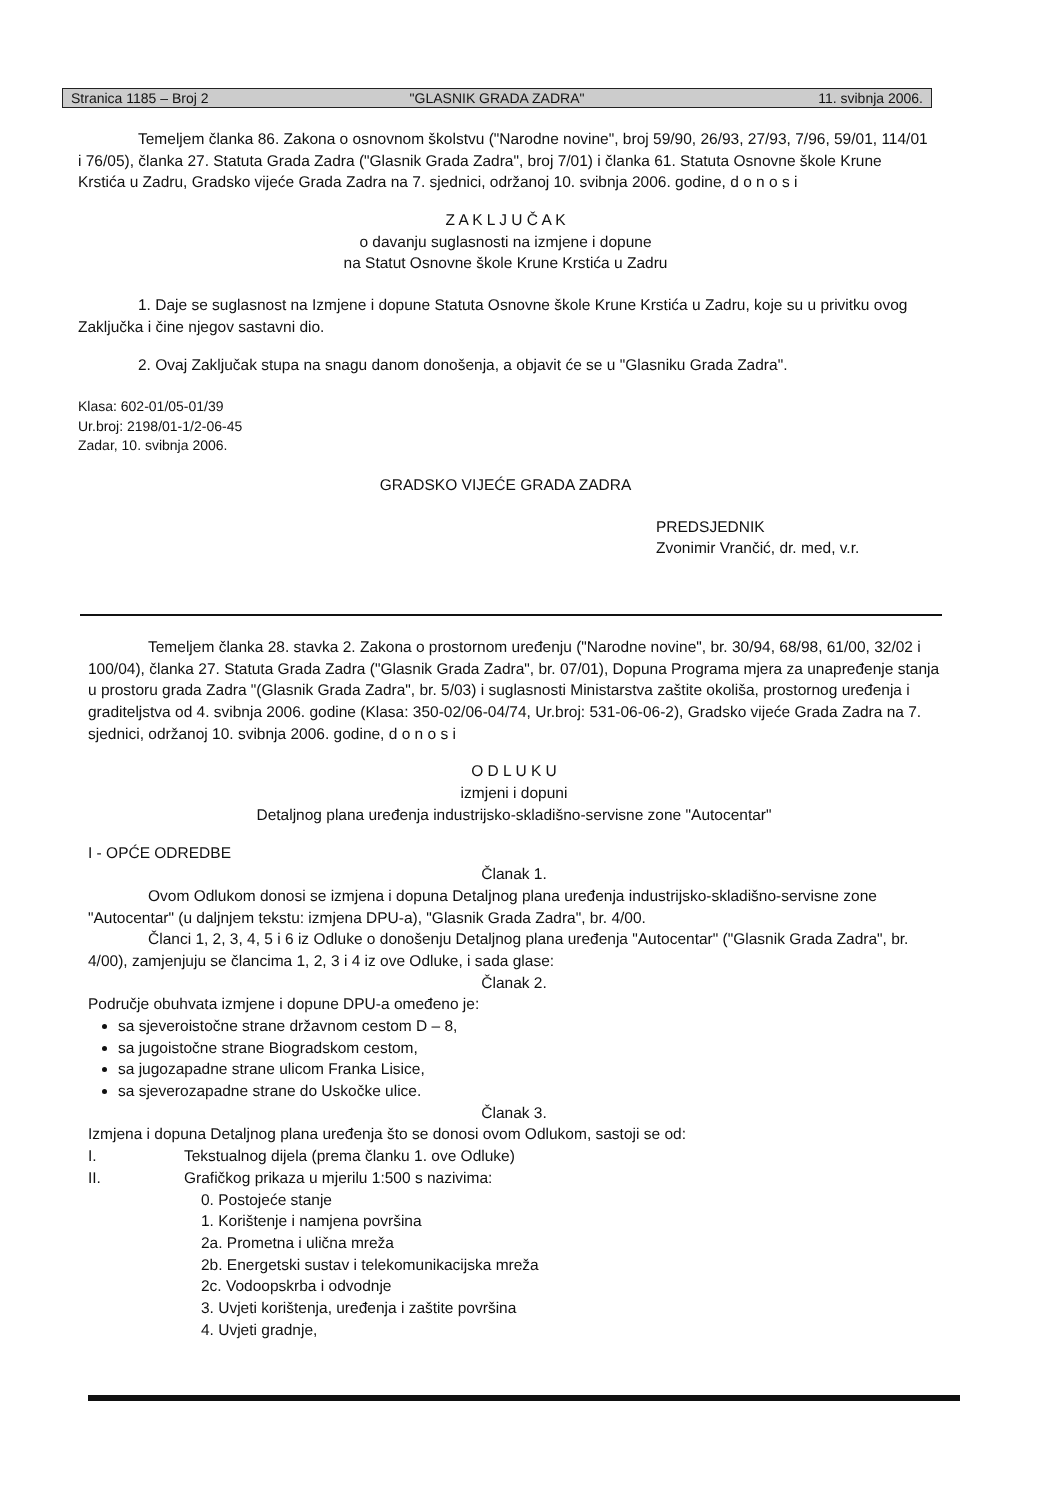Stranica 1185 – Broj 2
"GLASNIK GRADA ZADRA" 11. svibnja 2006.
Temeljem članka 86. Zakona o osnovnom školstvu ("Narodne novine", broj 59/90, 26/93, 27/93, 7/96, 59/01, 114/01 i 76/05), članka 27. Statuta Grada Zadra ("Glasnik Grada Zadra", broj 7/01) i članka 61. Statuta Osnovne škole Krune Krstića u Zadru, Gradsko vijeće Grada Zadra na 7. sjednici, održanoj 10. svibnja 2006. godine, d o n o s i
Z A K L J U Č A K
o davanju suglasnosti na izmjene i dopune
na Statut Osnovne škole Krune Krstića u Zadru
1. Daje se suglasnost na Izmjene i dopune Statuta Osnovne škole Krune Krstića u Zadru, koje su u privitku ovog Zaključka i čine njegov sastavni dio.
2. Ovaj Zaključak stupa na snagu danom donošenja, a objavit će se u "Glasniku Grada Zadra".
Klasa: 602-01/05-01/39
Ur.broj: 2198/01-1/2-06-45
Zadar, 10. svibnja 2006.
GRADSKO VIJEĆE GRADA ZADRA
PREDSJEDNIK
Zvonimir Vrančić, dr. med, v.r.
Temeljem članka 28. stavka 2. Zakona o prostornom uređenju ("Narodne novine", br. 30/94, 68/98, 61/00, 32/02 i 100/04), članka 27. Statuta Grada Zadra ("Glasnik Grada Zadra", br. 07/01), Dopuna Programa mjera za unapređenje stanja u prostoru grada Zadra "(Glasnik Grada Zadra", br. 5/03) i suglasnosti Ministarstva zaštite okoliša, prostornog uređenja i graditeljstva od 4. svibnja 2006. godine (Klasa: 350-02/06-04/74, Ur.broj: 531-06-06-2), Gradsko vijeće Grada Zadra na 7. sjednici, održanoj 10. svibnja 2006. godine, d o n o s i
O D L U K U
izmjeni i dopuni
Detaljnog plana uređenja industrijsko-skladišno-servisne zone "Autocentar"
I - OPĆE ODREDBE
Članak 1.
Ovom Odlukom donosi se izmjena i dopuna Detaljnog plana uređenja industrijsko-skladišno-servisne zone "Autocentar" (u daljnjem tekstu: izmjena DPU-a), "Glasnik Grada Zadra", br. 4/00.
Članci 1, 2, 3, 4, 5 i 6 iz Odluke o donošenju Detaljnog plana uređenja "Autocentar" ("Glasnik Grada Zadra", br. 4/00), zamjenjuju se člancima 1, 2, 3 i 4 iz ove Odluke, i sada glase:
Članak 2.
Područje obuhvata izmjene i dopune DPU-a omeđeno je:
sa sjeveroistočne strane državnom cestom D – 8,
sa jugoistočne strane Biogradskom cestom,
sa jugozapadne strane ulicom Franka Lisice,
sa sjeverozapadne strane do Uskočke ulice.
Članak 3.
Izmjena i dopuna Detaljnog plana uređenja što se donosi ovom Odlukom, sastoji se od:
I. Tekstualnog dijela (prema članku 1. ove Odluke)
II. Grafičkog prikaza u mjerilu 1:500 s nazivima:
0. Postojeće stanje
1. Korištenje i namjena površina
2a. Prometna i ulična mreža
2b. Energetski sustav i telekomunikacijska mreža
2c. Vodoopskrba i odvodnje
3. Uvjeti korištenja, uređenja i zaštite površina
4. Uvjeti gradnje,